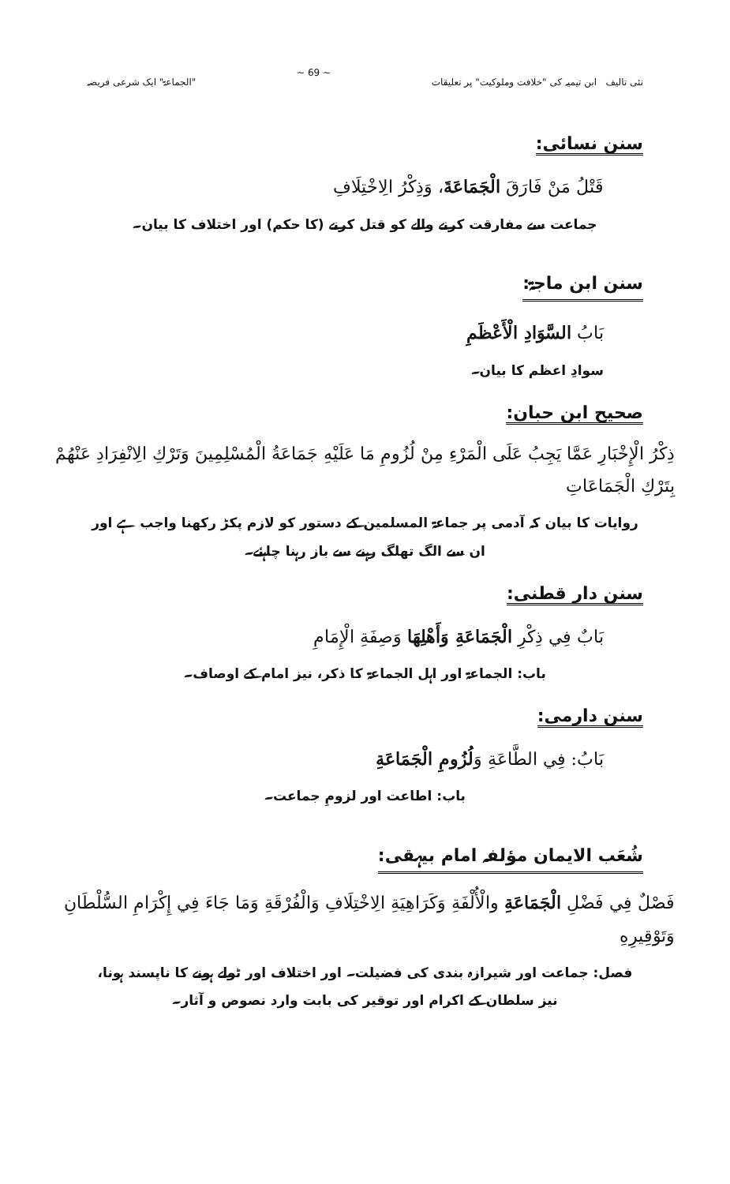نئی تالیف ابن تیمیہ کی "خلافت وملوکیت" پر تعلیقات ~ 69 ~ "الجماعۃ" ایک شرعی فریضہ
سنن نسائی:
قَتْلُ مَنْ فَارَقَ الْجَمَاعَةَ، وَذِكْرُ الِاخْتِلَافِ
جماعت سے مفارقت کرنے والے کو قتل کرنے (کا حکم) اور اختلاف کا بیان۔
سنن ابن ماجۃ:
بَابُ السَّوَادِ الْأَعْظَمِ
سوادِ اعظم کا بیان۔
صحیح ابن حبان:
ذِكْرُ الْإِخْبَارِ عَمَّا يَجِبُ عَلَى الْمَرْءِ مِنْ لُزُومِ مَا عَلَيْهِ جَمَاعَةُ الْمُسْلِمِينَ وَتَرْكِ الِانْفِرَادِ عَنْهُمْ بِتَرْكِ الْجَمَاعَاتِ
روایات کا بیان کہ آدمی پر جماعۃ المسلمین کے دستور کو لازم پکڑ رکھنا واجب ہے اور ان سے الگ تھلگ رہنے سے باز رہنا چاہئے۔
سنن دار قطنی:
بَابٌ فِي ذِكْرِ الْجَمَاعَةِ وَأَهْلِهَا وَصِفَةِ الْإِمَامِ
باب: الجماعۃ اور اہل الجماعۃ کا ذکر، نیز امام کے اوصاف۔
سنن دارمی:
بَابُ: فِي الطَّاعَةِ وَلُزُومِ الْجَمَاعَةِ
باب: اطاعت اور لزومِ جماعت۔
شُعَب الایمان مؤلفہ امام بیہقی:
فَصْلٌ فِي فَضْلِ الْجَمَاعَةِ والْأُلْفَةِ وَكَرَاهِيَةِ الِاخْتِلَافِ وَالْفُرْقَةِ وَمَا جَاءَ فِي إِكْرَامِ السُّلْطَانِ وَتَوْقِيرِهِ
فصل: جماعت اور شیرازہ بندی کی فضیلت۔ اور اختلاف اور ٹولے ہونے کا ناپسند ہونا، نیز سلطان کے اکرام اور توقیر کی بابت وارد نصوص و آثار۔